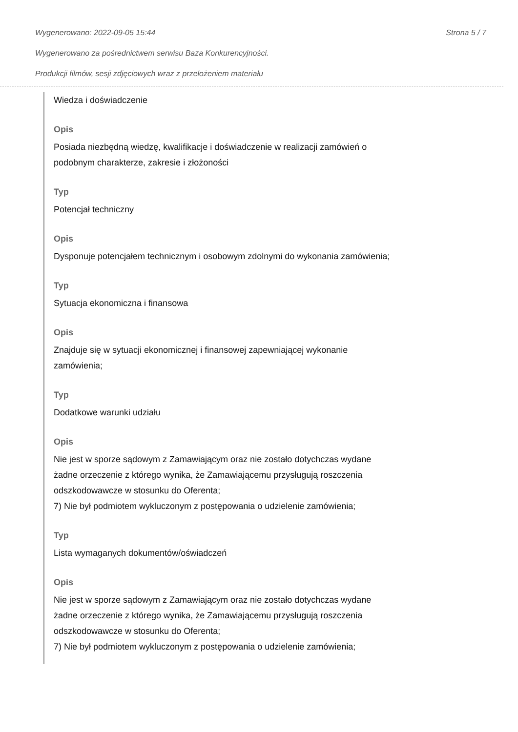Wygenerowano: 2022-09-05 15:44 Strona 5 / 7
Wygenerowano za pośrednictwem serwisu Baza Konkurencyjności.
Produkcji filmów, sesji zdjęciowych wraz z przełożeniem materiału
Wiedza i doświadczenie
Opis
Posiada niezbędną wiedzę, kwalifikacje i doświadczenie w realizacji zamówień o podobnym charakterze, zakresie i złożoności
Typ
Potencjał techniczny
Opis
Dysponuje potencjałem technicznym i osobowym zdolnymi do wykonania zamówienia;
Typ
Sytuacja ekonomiczna i finansowa
Opis
Znajduje się w sytuacji ekonomicznej i finansowej zapewniającej wykonanie zamówienia;
Typ
Dodatkowe warunki udziału
Opis
Nie jest w sporze sądowym z Zamawiającym oraz nie zostało dotychczas wydane żadne orzeczenie z którego wynika, że Zamawiającemu przysługują roszczenia odszkodowawcze w stosunku do Oferenta;
7) Nie był podmiotem wykluczonym z postępowania o udzielenie zamówienia;
Typ
Lista wymaganych dokumentów/oświadczeń
Opis
Nie jest w sporze sądowym z Zamawiającym oraz nie zostało dotychczas wydane żadne orzeczenie z którego wynika, że Zamawiającemu przysługują roszczenia odszkodowawcze w stosunku do Oferenta;
7) Nie był podmiotem wykluczonym z postępowania o udzielenie zamówienia;